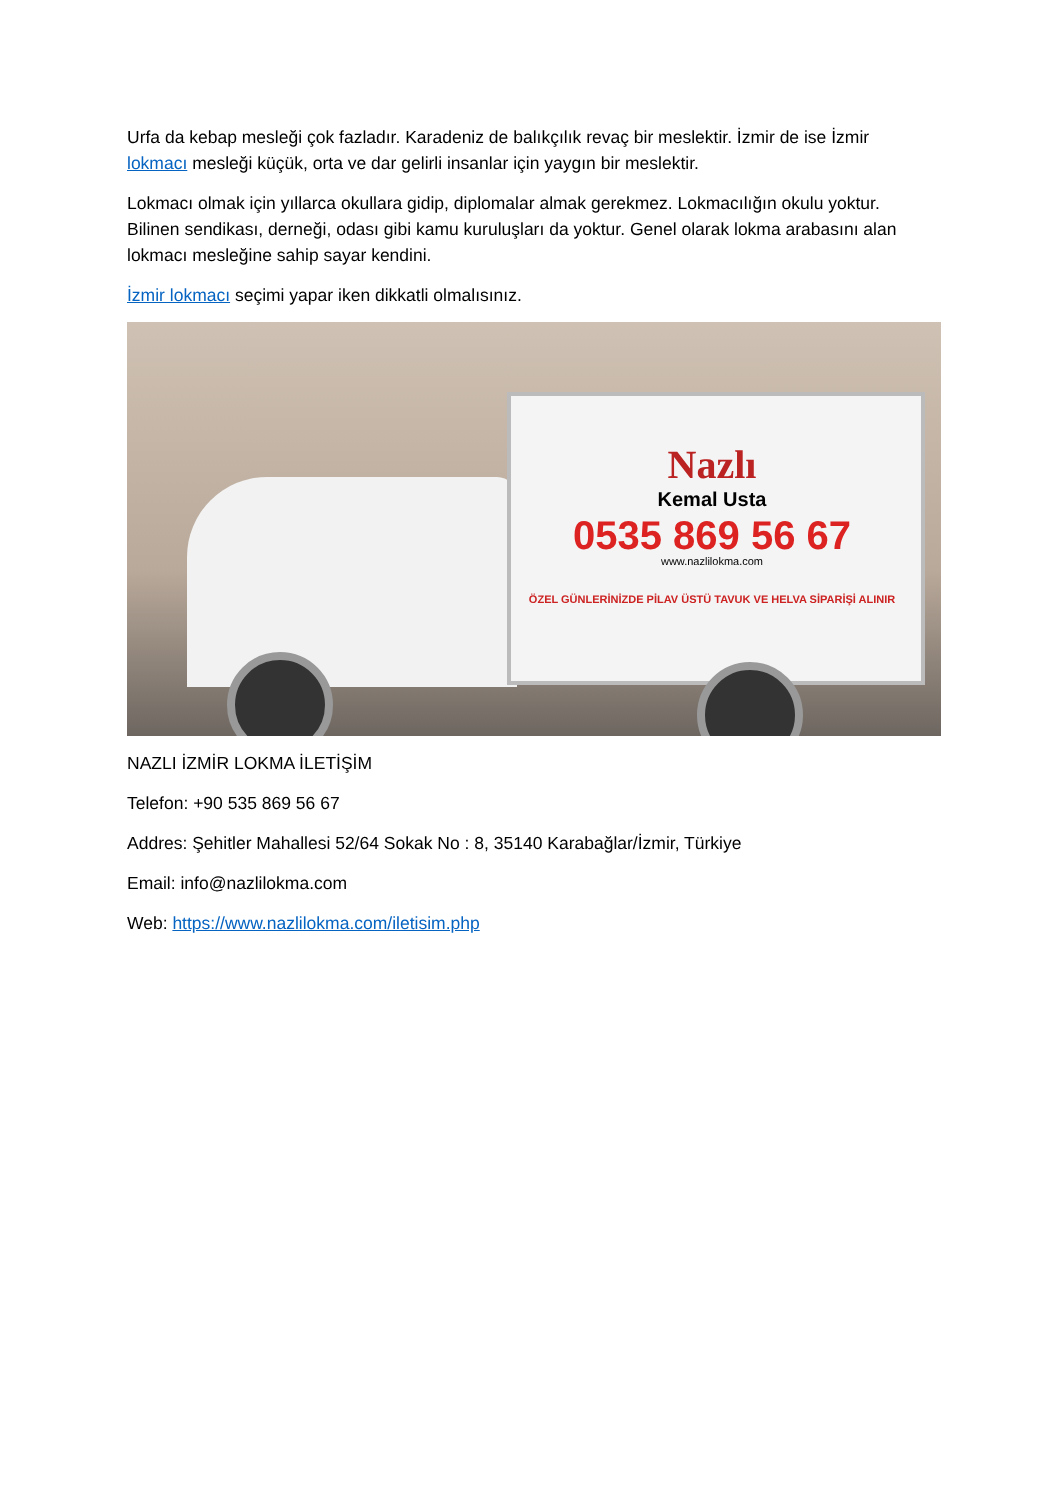Urfa da kebap mesleği çok fazladır. Karadeniz de balıkçılık revaç bir meslektir. İzmir de ise İzmir lokmacı mesleği küçük, orta ve dar gelirli insanlar için yaygın bir meslektir.
Lokmacı olmak için yıllarca okullara gidip, diplomalar almak gerekmez. Lokmacılığın okulu yoktur. Bilinen sendikası, derneği, odası gibi kamu kuruluşları da yoktur. Genel olarak lokma arabasını alan lokmacı mesleğine sahip sayar kendini.
İzmir lokmacı seçimi yapar iken dikkatli olmalısınız.
Nazlı
Kemal Usta
0535 869 56 67
www.nazlilokma.com
ÖZEL GÜNLERİNİZDE PİLAV ÜSTÜ TAVUK VE HELVA SİPARİŞİ ALINIR
NAZLI İZMİR LOKMA İLETİŞİM
Telefon: +90 535 869 56 67
Addres: Şehitler Mahallesi 52/64 Sokak No : 8, 35140 Karabağlar/İzmir, Türkiye
Email: info@nazlilokma.com
Web: https://www.nazlilokma.com/iletisim.php